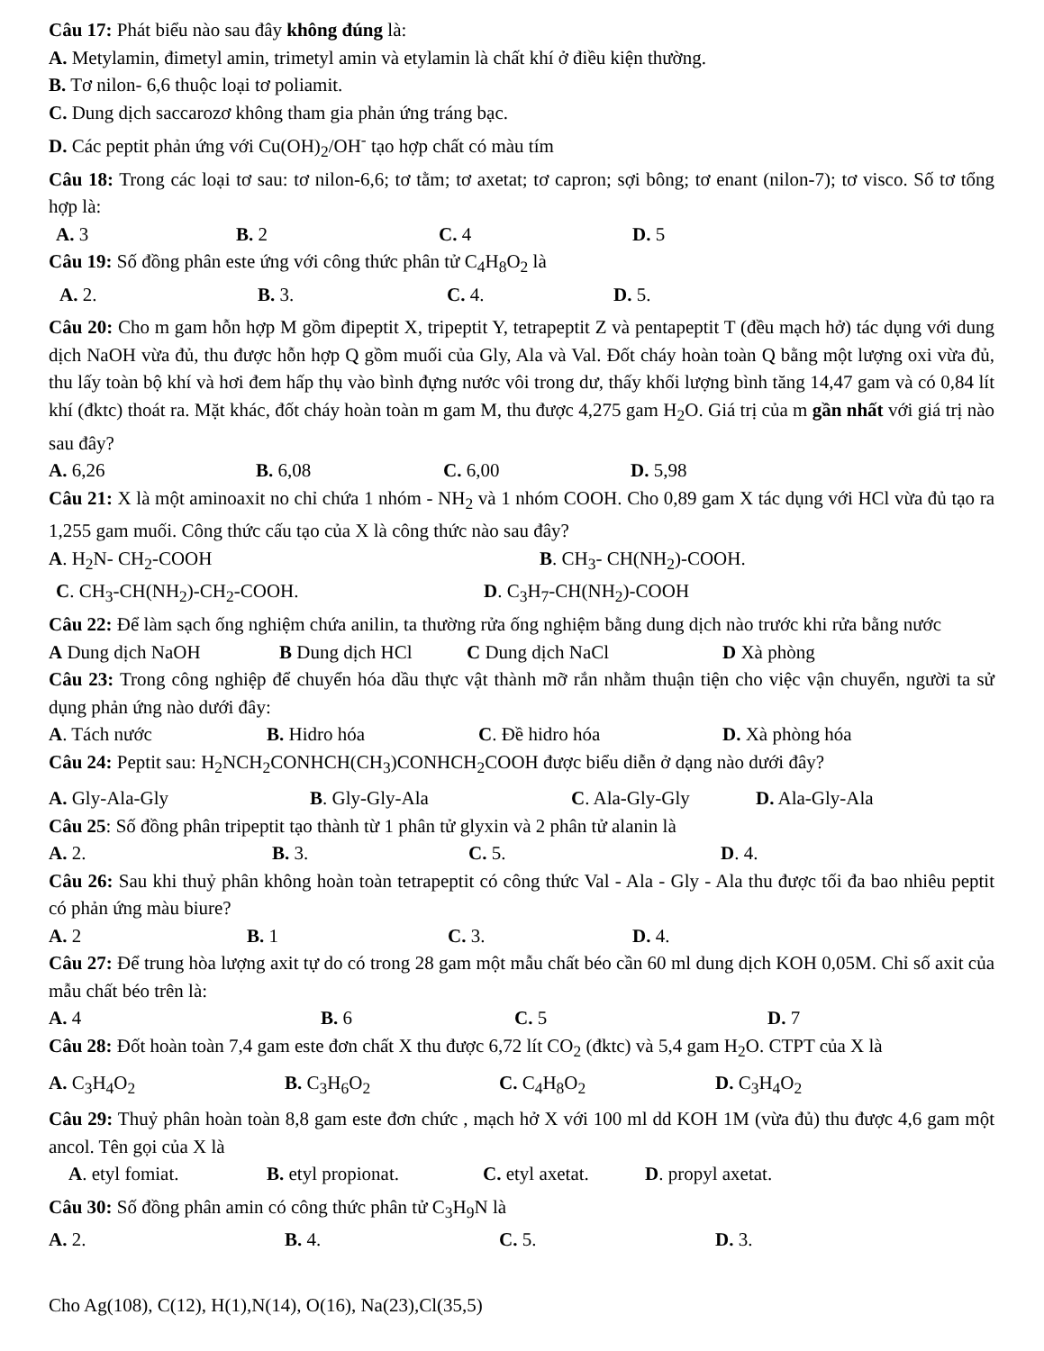Câu 17: Phát biểu nào sau đây không đúng là:
A. Metylamin, đimetyl amin, trimetyl amin và etylamin là chất khí ở điều kiện thường.
B. Tơ nilon- 6,6 thuộc loại tơ poliamit.
C. Dung dịch saccarozơ không tham gia phản ứng tráng bạc.
D. Các peptit phản ứng với Cu(OH)<sub>2</sub>/OH<sup>-</sup> tạo hợp chất có màu tím
Câu 18: Trong các loại tơ sau: tơ nilon-6,6; tơ tằm; tơ axetat; tơ capron; sợi bông; tơ enant (nilon-7); tơ visco. Số tơ tổng hợp là:
A. 3 B. 2 C. 4 D. 5
Câu 19: Số đồng phân este ứng với công thức phân tử C<sub>4</sub>H<sub>8</sub>O<sub>2</sub> là
A. 2. B. 3. C. 4. D. 5.
Câu 20: Cho m gam hỗn hợp M gồm đipeptit X, tripeptit Y, tetrapeptit Z và pentapeptit T (đều mạch hở) tác dụng với dung dịch NaOH vừa đủ, thu được hỗn hợp Q gồm muối của Gly, Ala và Val. Đốt cháy hoàn toàn Q bằng một lượng oxi vừa đủ, thu lấy toàn bộ khí và hơi đem hấp thụ vào bình đựng nước vôi trong dư, thấy khối lượng bình tăng 14,47 gam và có 0,84 lít khí (đktc) thoát ra. Mặt khác, đốt cháy hoàn toàn m gam M, thu được 4,275 gam H<sub>2</sub>O. Giá trị của m gần nhất với giá trị nào sau đây?
A. 6,26 B. 6,08 C. 6,00 D. 5,98
Câu 21: X là một aminoaxit no chỉ chứa 1 nhóm - NH<sub>2</sub> và 1 nhóm COOH. Cho 0,89 gam X tác dụng với HCl vừa đủ tạo ra 1,255 gam muối. Công thức cấu tạo của X là công thức nào sau đây?
A. H<sub>2</sub>N- CH<sub>2</sub>-COOH B. CH<sub>3</sub>- CH(NH<sub>2</sub>)-COOH.
C. CH<sub>3</sub>-CH(NH<sub>2</sub>)-CH<sub>2</sub>-COOH. D. C<sub>3</sub>H<sub>7</sub>-CH(NH<sub>2</sub>)-COOH
Câu 22: Để làm sạch ống nghiệm chứa anilin, ta thường rửa ống nghiệm bằng dung dịch nào trước khi rửa bằng nước
A Dung dịch NaOH B Dung dịch HCl C Dung dịch NaCl D Xà phòng
Câu 23: Trong công nghiệp để chuyển hóa dầu thực vật thành mỡ rắn nhằm thuận tiện cho việc vận chuyển, người ta sử dụng phản ứng nào dưới đây:
A. Tách nước B. Hidro hóa C. Đề hidro hóa D. Xà phòng hóa
Câu 24: Peptit sau: H<sub>2</sub>NCH<sub>2</sub>CONHCH(CH<sub>3</sub>)CONHCH<sub>2</sub>COOH được biểu diễn ở dạng nào dưới đây?
A. Gly-Ala-Gly B. Gly-Gly-Ala C. Ala-Gly-Gly D. Ala-Gly-Ala
Câu 25: Số đồng phân tripeptit tạo thành từ 1 phân tử glyxin và 2 phân tử alanin là
A. 2. B. 3. C. 5. D. 4.
Câu 26: Sau khi thuỷ phân không hoàn toàn tetrapeptit có công thức Val - Ala - Gly - Ala thu được tối đa bao nhiêu peptit có phản ứng màu biure?
A. 2 B. 1 C. 3. D. 4.
Câu 27: Để trung hòa lượng axit tự do có trong 28 gam một mẫu chất béo cần 60 ml dung dịch KOH 0,05M. Chỉ số axit của mẫu chất béo trên là:
A. 4 B. 6 C. 5 D. 7
Câu 28: Đốt hoàn toàn 7,4 gam este đơn chất X thu được 6,72 lít CO<sub>2</sub> (đktc) và 5,4 gam H<sub>2</sub>O. CTPT của X là
A. C<sub>3</sub>H<sub>4</sub>O<sub>2</sub> B. C<sub>3</sub>H<sub>6</sub>O<sub>2</sub> C. C<sub>4</sub>H<sub>8</sub>O<sub>2</sub> D. C<sub>3</sub>H<sub>4</sub>O<sub>2</sub>
Câu 29: Thuỷ phân hoàn toàn 8,8 gam este đơn chức , mạch hở X với 100 ml dd KOH 1M (vừa đủ) thu được 4,6 gam một ancol. Tên gọi của X là
A. etyl fomiat. B. etyl propionat. C. etyl axetat. D. propyl axetat.
Câu 30: Số đồng phân amin có công thức phân tử C<sub>3</sub>H<sub>9</sub>N là
A. 2. B. 4. C. 5. D. 3.
Cho Ag(108), C(12), H(1),N(14), O(16), Na(23),Cl(35,5)